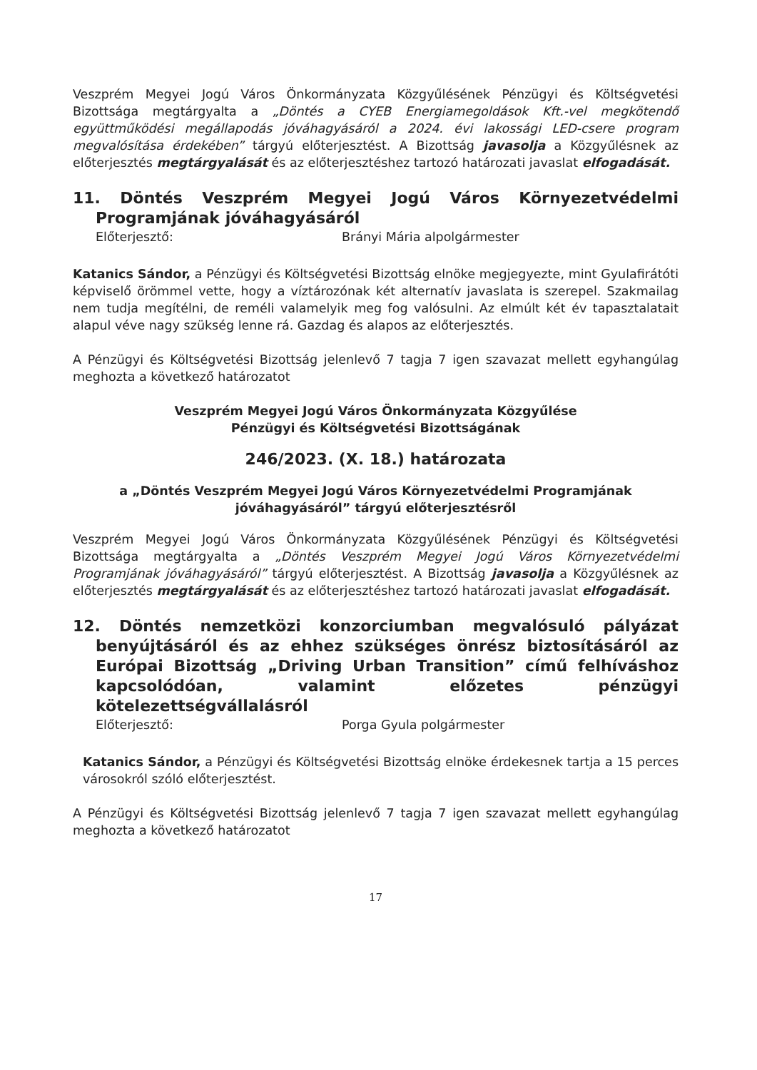Veszprém Megyei Jogú Város Önkormányzata Közgyűlésének Pénzügyi és Költségvetési Bizottsága megtárgyalta a „Döntés a CYEB Energiamegoldások Kft.-vel megkötendő együttműködési megállapodás jóváhagyásáról a 2024. évi lakossági LED-csere program megvalósítása érdekében” tárgyú előterjesztést. A Bizottság javasolja a Közgyűlésnek az előterjesztés megtárgyalását és az előterjesztéshez tartozó határozati javaslat elfogadását.
11. Döntés Veszprém Megyei Jogú Város Környezetvédelmi Programjának jóváhagyásáról
Előterjesztő: Brányi Mária alpolgármester
Katanics Sándor, a Pénzügyi és Költségvetési Bizottság elnöke megjegyezte, mint Gyulafirátóti képviselő örömmel vette, hogy a víztározónak két alternatív javaslata is szerepel. Szakmailag nem tudja megítélni, de reméli valamelyik meg fog valósulni. Az elmúlt két év tapasztalatait alapul véve nagy szükség lenne rá. Gazdag és alapos az előterjesztés.
A Pénzügyi és Költségvetési Bizottság jelenlevő 7 tagja 7 igen szavazat mellett egyhangúlag meghozta a következő határozatot
Veszprém Megyei Jogú Város Önkormányzata Közgyűlése
Pénzügyi és Költségvetési Bizottságának
246/2023. (X. 18.) határozata
a „Döntés Veszprém Megyei Jogú Város Környezetvédelmi Programjának jóváhagyásáról” tárgyú előterjesztésről
Veszprém Megyei Jogú Város Önkormányzata Közgyűlésének Pénzügyi és Költségvetési Bizottsága megtárgyalta a „Döntés Veszprém Megyei Jogú Város Környezetvédelmi Programjának jóváhagyásáról” tárgyú előterjesztést. A Bizottság javasolja a Közgyűlésnek az előterjesztés megtárgyalását és az előterjesztéshez tartozó határozati javaslat elfogadását.
12. Döntés nemzetközi konzorciumban megvalósuló pályázat benyújtásáról és az ehhez szükséges önrész biztosításáról az Európai Bizottság „Driving Urban Transition” című felhíváshoz kapcsolódóan, valamint előzetes pénzügyi kötelezettségvállalásról
Előterjesztő: Porga Gyula polgármester
Katanics Sándor, a Pénzügyi és Költségvetési Bizottság elnöke érdekesnek tartja a 15 perces városokról szóló előterjesztést.
A Pénzügyi és Költségvetési Bizottság jelenlevő 7 tagja 7 igen szavazat mellett egyhangúlag meghozta a következő határozatot
17